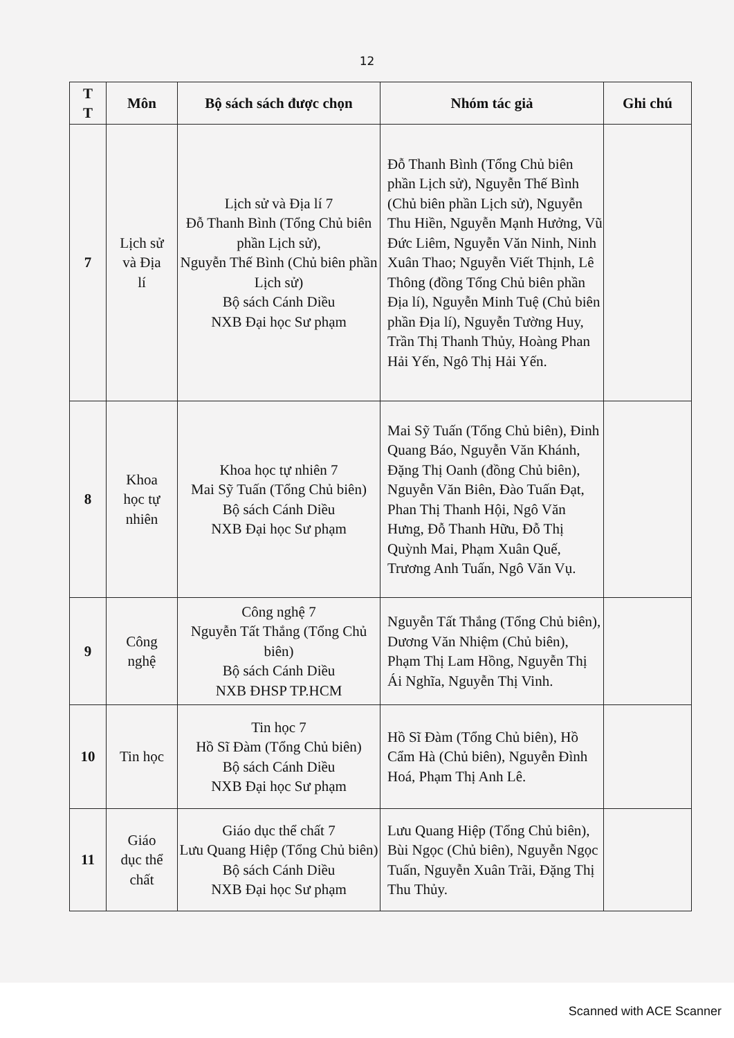12
| T T | Môn | Bộ sách sách được chọn | Nhóm tác giả | Ghi chú |
| --- | --- | --- | --- | --- |
| 7 | Lịch sử và Địa lí | Lịch sử và Địa lí 7 Đỗ Thanh Bình (Tổng Chủ biên phần Lịch sử), Nguyễn Thế Bình (Chủ biên phần Lịch sử) Bộ sách Cánh Diều NXB Đại học Sư phạm | Đỗ Thanh Bình (Tổng Chủ biên phần Lịch sử), Nguyễn Thế Bình (Chủ biên phần Lịch sử), Nguyễn Thu Hiền, Nguyễn Mạnh Hưởng, Vũ Đức Liêm, Nguyễn Văn Ninh, Ninh Xuân Thao; Nguyễn Viết Thịnh, Lê Thông (đồng Tổng Chủ biên phần Địa lí), Nguyễn Minh Tuệ (Chủ biên phần Địa lí), Nguyễn Tường Huy, Trần Thị Thanh Thủy, Hoàng Phan Hải Yến, Ngô Thị Hải Yến. | |
| 8 | Khoa học tự nhiên | Khoa học tự nhiên 7 Mai Sỹ Tuấn (Tổng Chủ biên) Bộ sách Cánh Diều NXB Đại học Sư phạm | Mai Sỹ Tuấn (Tổng Chủ biên), Đinh Quang Báo, Nguyễn Văn Khánh, Đặng Thị Oanh (đồng Chủ biên), Nguyễn Văn Biên, Đào Tuấn Đạt, Phan Thị Thanh Hội, Ngô Văn Hưng, Đỗ Thanh Hữu, Đỗ Thị Quỳnh Mai, Phạm Xuân Quế, Trương Anh Tuấn, Ngô Văn Vụ. | |
| 9 | Công nghệ | Công nghệ 7 Nguyễn Tất Thắng (Tổng Chủ biên) Bộ sách Cánh Diều NXB ĐHSP TP.HCM | Nguyễn Tất Thắng (Tổng Chủ biên), Dương Văn Nhiệm (Chủ biên), Phạm Thị Lam Hồng, Nguyễn Thị Ái Nghĩa, Nguyễn Thị Vinh. | |
| 10 | Tin học | Tin học 7 Hồ Sĩ Đàm (Tổng Chủ biên) Bộ sách Cánh Diều NXB Đại học Sư phạm | Hồ Sĩ Đàm (Tổng Chủ biên), Hồ Cẩm Hà (Chủ biên), Nguyễn Đình Hoá, Phạm Thị Anh Lê. | |
| 11 | Giáo dục thể chất | Giáo dục thể chất 7 Lưu Quang Hiệp (Tổng Chủ biên) Bộ sách Cánh Diều NXB Đại học Sư phạm | Lưu Quang Hiệp (Tổng Chủ biên), Bùi Ngọc (Chủ biên), Nguyễn Ngọc Tuấn, Nguyễn Xuân Trãi, Đặng Thị Thu Thủy. | |
Scanned with ACE Scanner